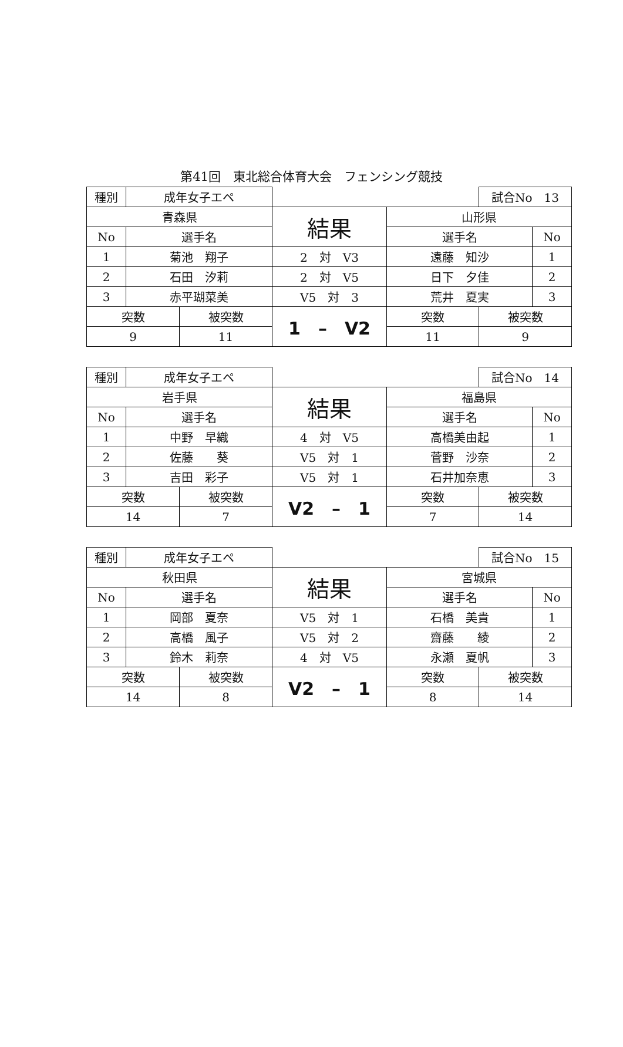第41回　東北総合体育大会　フェンシング競技
| 種別 | 成年女子エペ | | | | 試合No 13 | |
| 青森県 | | | 結果 | 山形県 | | |
| No | 選手名 | | | 選手名 | | No |
| 1 | 菊池 翔子 | | 2 対 V3 | 遠藤 知沙 | | 1 |
| 2 | 石田 汐莉 | | 2 対 V5 | 日下 夕佳 | | 2 |
| 3 | 赤平瑚菜美 | | V5 対 3 | 荒井 夏実 | | 3 |
| 突数 | | 被突数 | 1 – V2 | 突数 | 被突数 | |
| 9 | | 11 | | 11 | 9 | |
| 種別 | 成年女子エペ | | | | 試合No 14 | |
| 岩手県 | | | 結果 | 福島県 | | |
| No | 選手名 | | | 選手名 | | No |
| 1 | 中野 早織 | | 4 対 V5 | 高橋美由起 | | 1 |
| 2 | 佐藤 葵 | | V5 対 1 | 菅野 沙奈 | | 2 |
| 3 | 吉田 彩子 | | V5 対 1 | 石井加奈恵 | | 3 |
| 突数 | | 被突数 | V2 – 1 | 突数 | 被突数 | |
| 14 | | 7 | | 7 | 14 | |
| 種別 | 成年女子エペ | | | | 試合No 15 | |
| 秋田県 | | | 結果 | 宮城県 | | |
| No | 選手名 | | | 選手名 | | No |
| 1 | 岡部 夏奈 | | V5 対 1 | 石橋 美貴 | | 1 |
| 2 | 高橋 風子 | | V5 対 2 | 齋藤 綾 | | 2 |
| 3 | 鈴木 莉奈 | | 4 対 V5 | 永瀬 夏帆 | | 3 |
| 突数 | | 被突数 | V2 – 1 | 突数 | 被突数 | |
| 14 | | 8 | | 8 | 14 | |